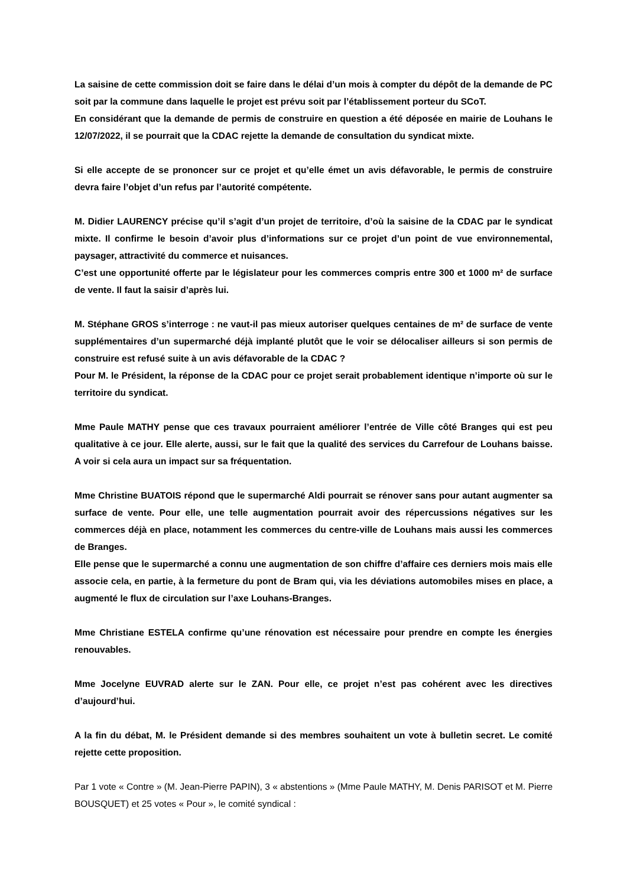La saisine de cette commission doit se faire dans le délai d’un mois à compter du dépôt de la demande de PC soit par la commune dans laquelle le projet est prévu soit par l’établissement porteur du SCoT.
En considérant que la demande de permis de construire en question a été déposée en mairie de Louhans le 12/07/2022, il se pourrait que la CDAC rejette la demande de consultation du syndicat mixte.
Si elle accepte de se prononcer sur ce projet et qu’elle émet un avis défavorable, le permis de construire devra faire l’objet d’un refus par l’autorité compétente.
M. Didier LAURENCY précise qu’il s’agit d’un projet de territoire, d’où la saisine de la CDAC par le syndicat mixte. Il confirme le besoin d’avoir plus d’informations sur ce projet d’un point de vue environnemental, paysager, attractivité du commerce et nuisances.
C’est une opportunité offerte par le législateur pour les commerces compris entre 300 et 1000 m² de surface de vente. Il faut la saisir d’après lui.
M. Stéphane GROS s’interroge : ne vaut-il pas mieux autoriser quelques centaines de m² de surface de vente supplémentaires d’un supermarché déjà implanté plutôt que le voir se délocaliser ailleurs si son permis de construire est refusé suite à un avis défavorable de la CDAC ?
Pour M. le Président, la réponse de la CDAC pour ce projet serait probablement identique n’importe où sur le territoire du syndicat.
Mme Paule MATHY pense que ces travaux pourraient améliorer l’entrée de Ville côté Branges qui est peu qualitative à ce jour. Elle alerte, aussi, sur le fait que la qualité des services du Carrefour de Louhans baisse. A voir si cela aura un impact sur sa fréquentation.
Mme Christine BUATOIS répond que le supermarché Aldi pourrait se rénover sans pour autant augmenter sa surface de vente. Pour elle, une telle augmentation pourrait avoir des répercussions négatives sur les commerces déjà en place, notamment les commerces du centre-ville de Louhans mais aussi les commerces de Branges.
Elle pense que le supermarché a connu une augmentation de son chiffre d’affaire ces derniers mois mais elle associe cela, en partie, à la fermeture du pont de Bram qui, via les déviations automobiles mises en place, a augmenté le flux de circulation sur l’axe Louhans-Branges.
Mme Christiane ESTELA confirme qu’une rénovation est nécessaire pour prendre en compte les énergies renouvables.
Mme Jocelyne EUVRAD alerte sur le ZAN. Pour elle, ce projet n’est pas cohérent avec les directives d’aujourd’hui.
A la fin du débat, M. le Président demande si des membres souhaitent un vote à bulletin secret. Le comité rejette cette proposition.
Par 1 vote « Contre » (M. Jean-Pierre PAPIN), 3 « abstentions » (Mme Paule MATHY, M. Denis PARISOT et M. Pierre BOUSQUET) et 25 votes « Pour », le comité syndical :